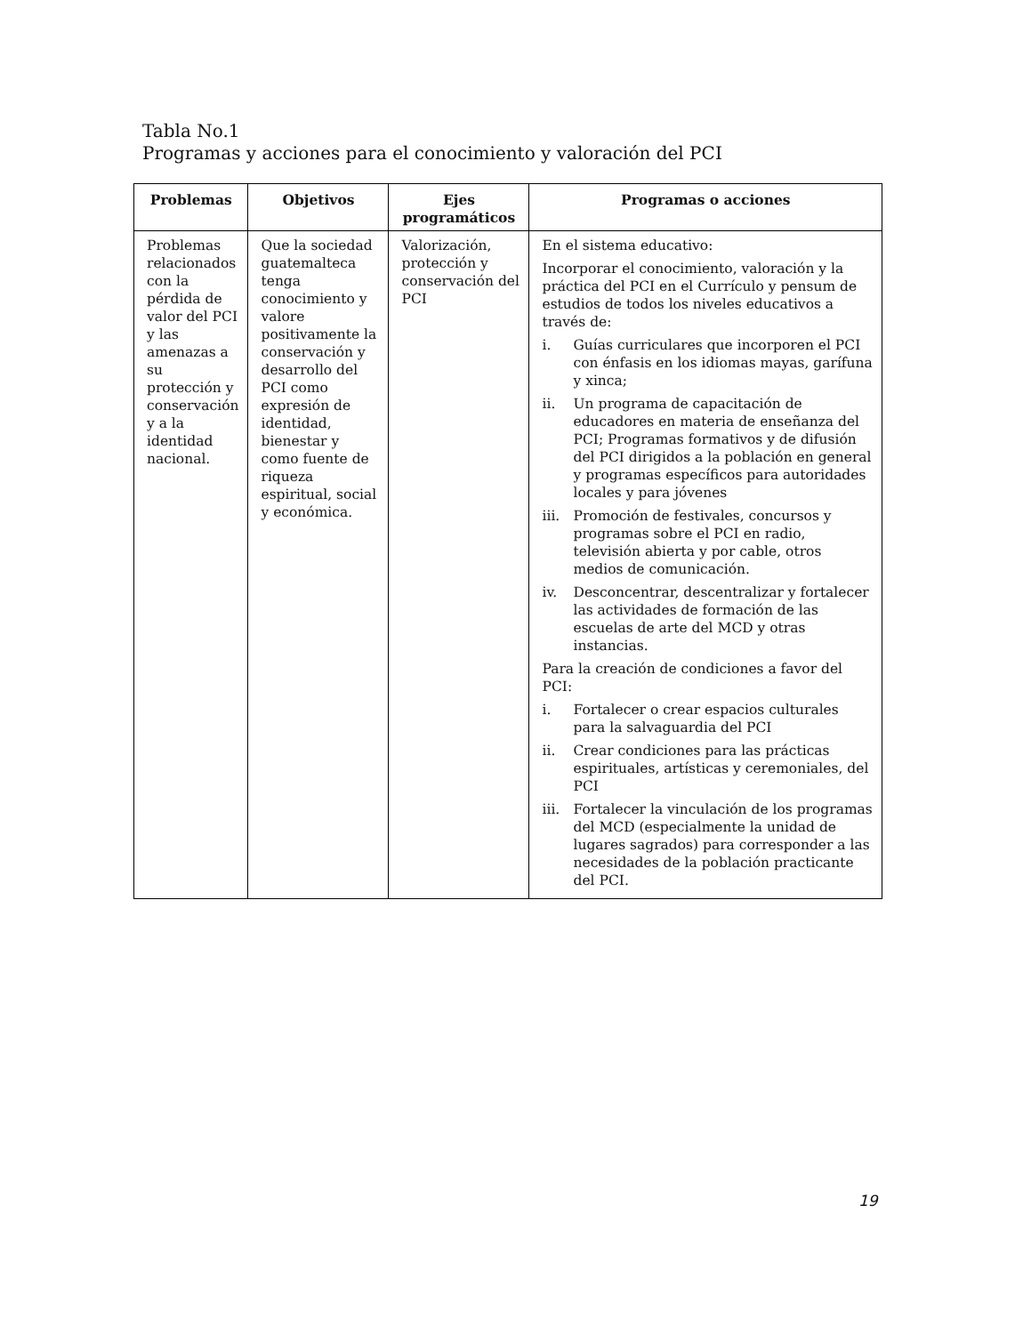Tabla No.1
Programas y acciones para el conocimiento y valoración del PCI
| Problemas | Objetivos | Ejes programáticos | Programas o acciones |
| --- | --- | --- | --- |
| Problemas relacionados con la pérdida de valor del PCI y las amenazas a su protección y conservación y a la identidad nacional. | Que la sociedad guatemalteca tenga conocimiento y valore positivamente la conservación y desarrollo del PCI como expresión de identidad, bienestar y como fuente de riqueza espiritual, social y económica. | Valorización, protección y conservación del PCI | En el sistema educativo: Incorporar el conocimiento, valoración y la práctica del PCI en el Currículo y pensum de estudios de todos los niveles educativos a través de: i. Guías curriculares que incorporen el PCI con énfasis en los idiomas mayas, garífuna y xinca; ii. Un programa de capacitación de educadores en materia de enseñanza del PCI; Programas formativos y de difusión del PCI dirigidos a la población en general y programas específicos para autoridades locales y para jóvenes iii. Promoción de festivales, concursos y programas sobre el PCI en radio, televisión abierta y por cable, otros medios de comunicación. iv. Desconcentrar, descentralizar y fortalecer las actividades de formación de las escuelas de arte del MCD y otras instancias. Para la creación de condiciones a favor del PCI: i. Fortalecer o crear espacios culturales para la salvaguardia del PCI ii. Crear condiciones para las prácticas espirituales, artísticas y ceremoniales, del PCI iii. Fortalecer la vinculación de los programas del MCD (especialmente la unidad de lugares sagrados) para corresponder a las necesidades de la población practicante del PCI. |
19